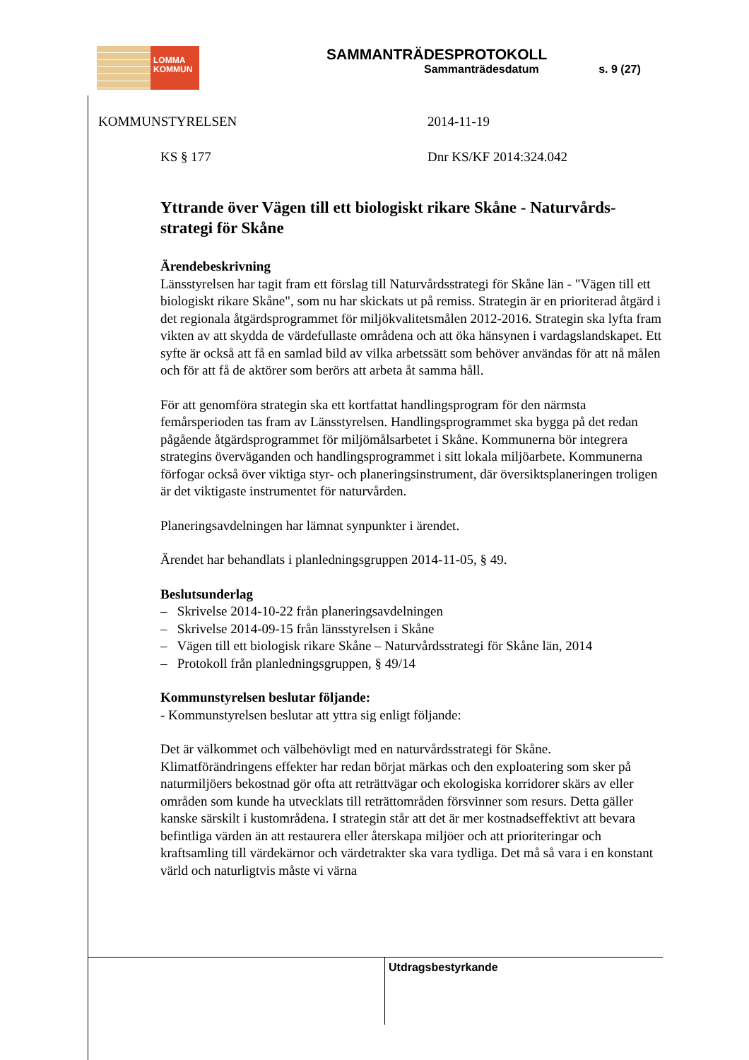LOMMA
KOMMUN
SAMMANTRÄDESPROTOKOLL
Sammanträdesdatum s. 9 (27)
KOMMUNSTYRELSEN 2014-11-19
KS § 177 Dnr KS/KF 2014:324.042
Yttrande över Vägen till ett biologiskt rikare Skåne - Naturvårds-strategi för Skåne
Ärendebeskrivning
Länsstyrelsen har tagit fram ett förslag till Naturvårdsstrategi för Skåne län - "Vägen till ett biologiskt rikare Skåne", som nu har skickats ut på remiss. Strategin är en prioriterad åtgärd i det regionala åtgärdsprogrammet för miljökvalitetsmålen 2012-2016. Strategin ska lyfta fram vikten av att skydda de värdefullaste områdena och att öka hänsynen i vardagslandskapet. Ett syfte är också att få en samlad bild av vilka arbetssätt som behöver användas för att nå målen och för att få de aktörer som berörs att arbeta åt samma håll.
För att genomföra strategin ska ett kortfattat handlingsprogram för den närmsta femårsperioden tas fram av Länsstyrelsen. Handlingsprogrammet ska bygga på det redan pågående åtgärdsprogrammet för miljömålsarbetet i Skåne. Kommunerna bör integrera strategins överväganden och handlingsprogrammet i sitt lokala miljöarbete. Kommunerna förfogar också över viktiga styr- och planeringsinstrument, där översiktsplaneringen troligen är det viktigaste instrumentet för naturvården.
Planeringsavdelningen har lämnat synpunkter i ärendet.
Ärendet har behandlats i planledningsgruppen 2014-11-05, § 49.
Beslutsunderlag
– Skrivelse 2014-10-22 från planeringsavdelningen
– Skrivelse 2014-09-15 från länsstyrelsen i Skåne
– Vägen till ett biologisk rikare Skåne – Naturvårdsstrategi för Skåne län, 2014
– Protokoll från planledningsgruppen, § 49/14
Kommunstyrelsen beslutar följande:
- Kommunstyrelsen beslutar att yttra sig enligt följande:
Det är välkommet och välbehövligt med en naturvårdsstrategi för Skåne. Klimatförändringens effekter har redan börjat märkas och den exploatering som sker på naturmiljöers bekostnad gör ofta att reträttvägar och ekologiska korridorer skärs av eller områden som kunde ha utvecklats till reträttområden försvinner som resurs. Detta gäller kanske särskilt i kustområdena. I strategin står att det är mer kostnadseffektivt att bevara befintliga värden än att restaurera eller återskapa miljöer och att prioriteringar och kraftsamling till värdekärnor och värdetrakter ska vara tydliga. Det må så vara i en konstant värld och naturligtvis måste vi värna
Utdragsbestyrkande